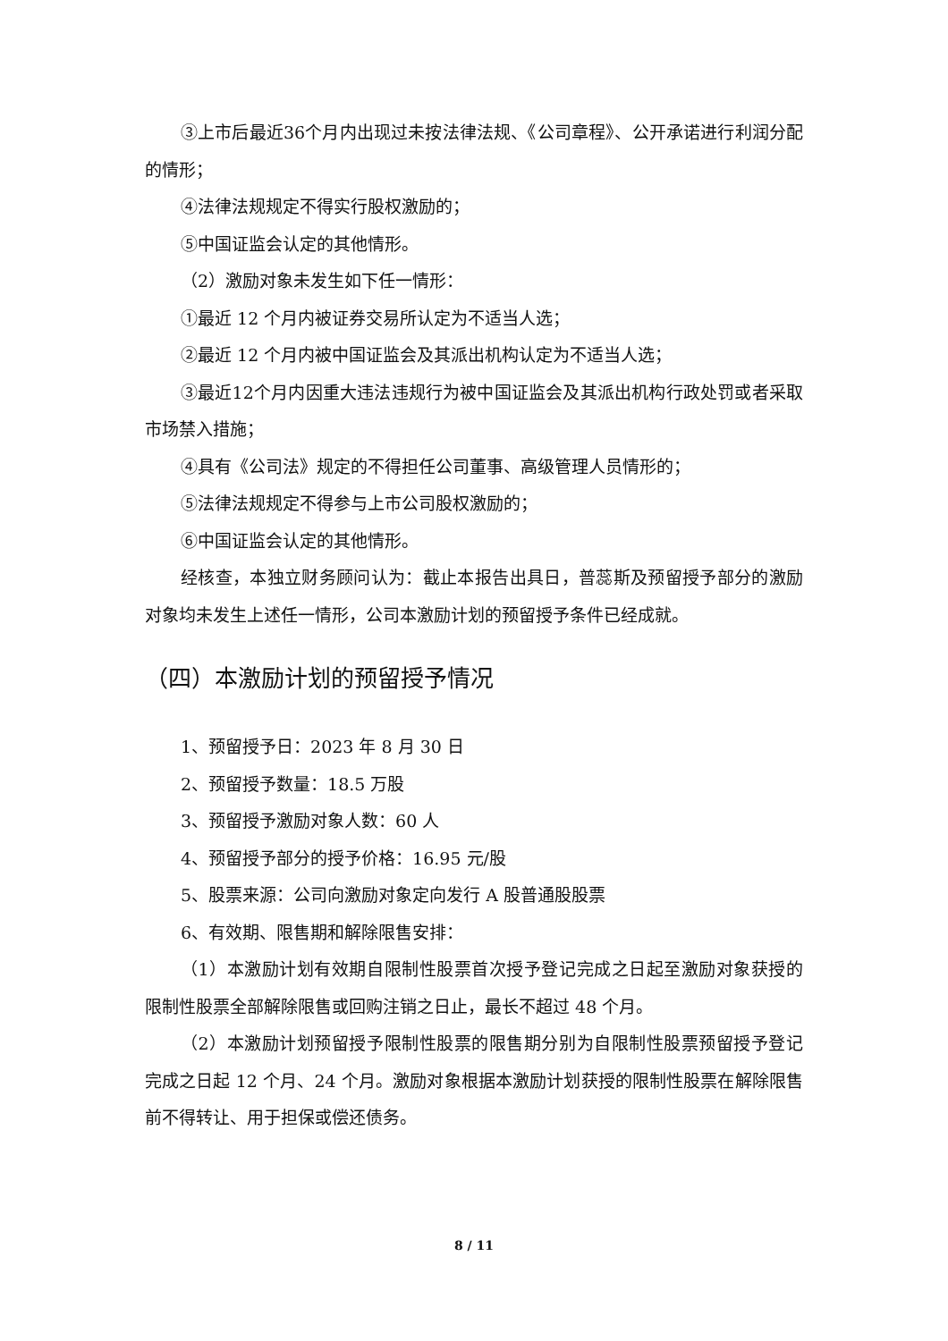③上市后最近36个月内出现过未按法律法规、《公司章程》、公开承诺进行利润分配的情形；
④法律法规规定不得实行股权激励的；
⑤中国证监会认定的其他情形。
（2）激励对象未发生如下任一情形：
①最近 12 个月内被证券交易所认定为不适当人选；
②最近 12 个月内被中国证监会及其派出机构认定为不适当人选；
③最近12个月内因重大违法违规行为被中国证监会及其派出机构行政处罚或者采取市场禁入措施；
④具有《公司法》规定的不得担任公司董事、高级管理人员情形的；
⑤法律法规规定不得参与上市公司股权激励的；
⑥中国证监会认定的其他情形。
经核查，本独立财务顾问认为：截止本报告出具日，普蕊斯及预留授予部分的激励对象均未发生上述任一情形，公司本激励计划的预留授予条件已经成就。
（四）本激励计划的预留授予情况
1、预留授予日：2023 年 8 月 30 日
2、预留授予数量：18.5 万股
3、预留授予激励对象人数：60 人
4、预留授予部分的授予价格：16.95 元/股
5、股票来源：公司向激励对象定向发行 A 股普通股股票
6、有效期、限售期和解除限售安排：
（1）本激励计划有效期自限制性股票首次授予登记完成之日起至激励对象获授的限制性股票全部解除限售或回购注销之日止，最长不超过 48 个月。
（2）本激励计划预留授予限制性股票的限售期分别为自限制性股票预留授予登记完成之日起 12 个月、24 个月。激励对象根据本激励计划获授的限制性股票在解除限售前不得转让、用于担保或偿还债务。
8 / 11